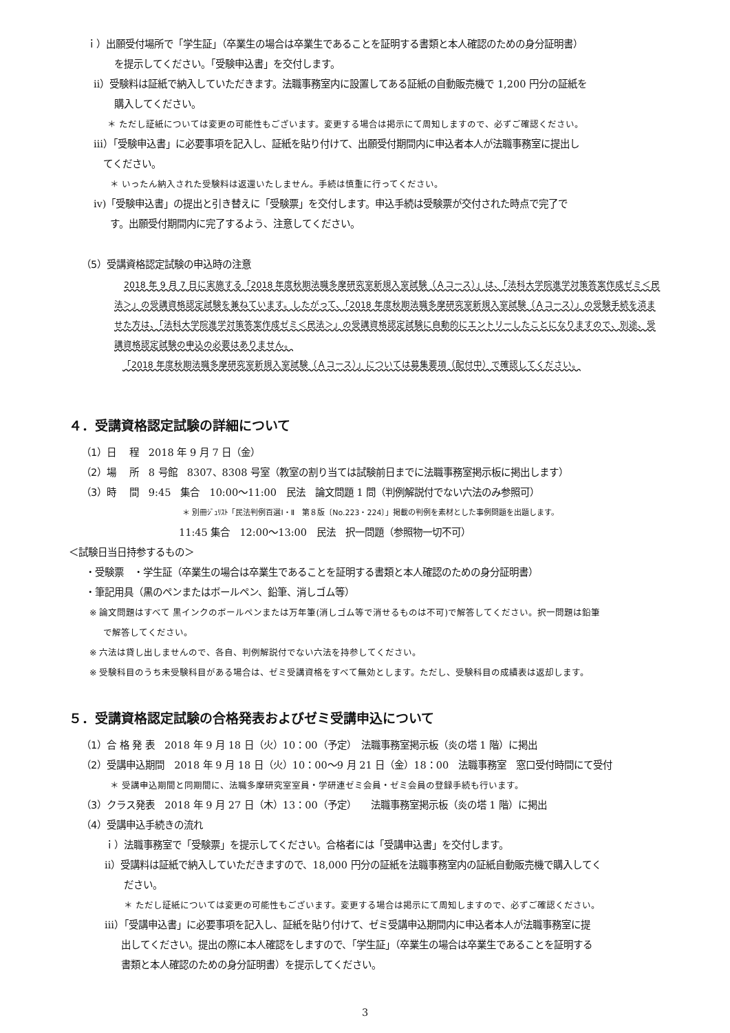ｉ）出願受付場所で「学生証」（卒業生の場合は卒業生であることを証明する書類と本人確認のための身分証明書）
を提示してください。「受験申込書」を交付します。
ⅱ）受験料は証紙で納入していただきます。法職事務室内に設置してある証紙の自動販売機で 1,200 円分の証紙を
購入してください。
＊ ただし証紙については変更の可能性もございます。変更する場合は掲示にて周知しますので、必ずご確認ください。
ⅲ）「受験申込書」に必要事項を記入し、証紙を貼り付けて、出願受付期間内に申込者本人が法職事務室に提出し
てください。
＊ いったん納入された受験料は返還いたしません。手続は慎重に行ってください。
ⅳ)「受験申込書」の提出と引き替えに「受験票」を交付します。申込手続は受験票が交付された時点で完了で
す。出願受付期間内に完了するよう、注意してください。
（5）受講資格認定試験の申込時の注意
2018 年 9 月 7 日に実施する「2018 年度秋期法職多摩研究室新規入室試験（Ａコース）」は、「法科大学院進学対策答案作成ゼミ＜民法＞」の受講資格認定試験を兼ねています。したがって、「2018 年度秋期法職多摩研究室新規入室試験（Ａコース）」の受験手続を済ませた方は、「法科大学院進学対策答案作成ゼミ＜民法＞」の受講資格認定試験に自動的にエントリーしたことになりますので、別途、受講資格認定試験の申込の必要はありません。
「2018 年度秋期法職多摩研究室新規入室試験（Ａコース）」については募集要項（配付中）で確認してください。
４．受講資格認定試験の詳細について
（1）日　 程　2018 年 9 月 7 日（金）
（2）場　 所　8 号館　8307、8308 号室（教室の割り当ては試験前日までに法職事務室掲示板に掲出します）
（3）時　 間　9:45　集合　10:00～11:00　民法　論文問題 1 問（判例解説付でない六法のみ参照可）
＊ 別冊ｼﾞｭﾘｽﾄ「民法判例百選Ⅰ・Ⅱ　第８版〔No.223・224〕」掲載の判例を素材とした事例問題を出題します。
11:45 集合　12:00～13:00　民法　択一問題（参照物一切不可）
＜試験日当日持参するもの＞
・受験票　・学生証（卒業生の場合は卒業生であることを証明する書類と本人確認のための身分証明書）
・筆記用具（黒のペンまたはボールペン、鉛筆、消しゴム等）
※ 論文問題はすべて 黒インクのボールペンまたは万年筆(消しゴム等で消せるものは不可)で解答してください。択一問題は鉛筆
で解答してください。
※ 六法は貸し出しませんので、各自、判例解説付でない六法を持参してください。
※ 受験科目のうち未受験科目がある場合は、ゼミ受講資格をすべて無効とします。ただし、受験科目の成績表は返却します。
５．受講資格認定試験の合格発表およびゼミ受講申込について
（1）合 格 発 表　2018 年 9 月 18 日（火）10：00（予定）　法職事務室掲示板（炎の塔 1 階）に掲出
（2）受講申込期間　2018 年 9 月 18 日（火）10：00～9 月 21 日（金）18：00　法職事務室　窓口受付時間にて受付
＊ 受講申込期間と同期間に、法職多摩研究室室員・学研連ゼミ会員・ゼミ会員の登録手続も行います。
（3）クラス発表　2018 年 9 月 27 日（木）13：00（予定）　　法職事務室掲示板（炎の塔 1 階）に掲出
（4）受講申込手続きの流れ
ｉ）法職事務室で「受験票」を提示してください。合格者には「受講申込書」を交付します。
ⅱ）受講料は証紙で納入していただきますので、18,000 円分の証紙を法職事務室内の証紙自動販売機で購入してく
ださい。
＊ ただし証紙については変更の可能性もございます。変更する場合は掲示にて周知しますので、必ずご確認ください。
ⅲ）「受講申込書」に必要事項を記入し、証紙を貼り付けて、ゼミ受講申込期間内に申込者本人が法職事務室に提
出してください。提出の際に本人確認をしますので、「学生証」（卒業生の場合は卒業生であることを証明する
書類と本人確認のための身分証明書）を提示してください。
3